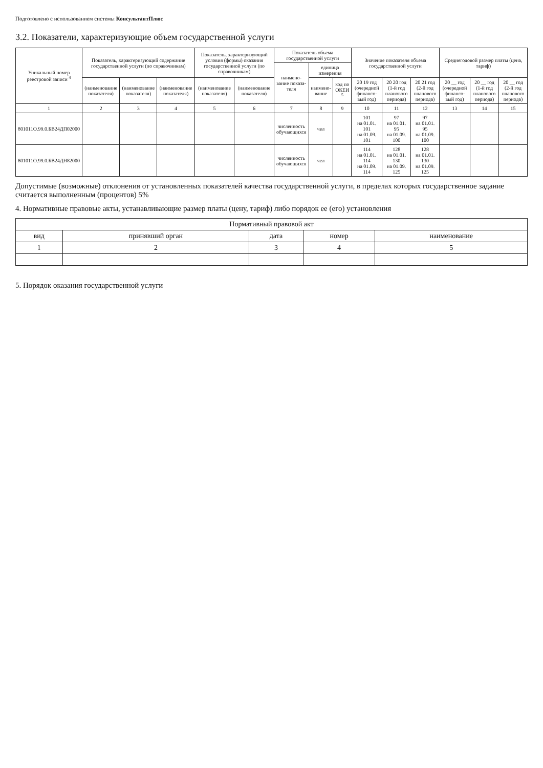Подготовлено с использованием системы КонсультантПлюс
3.2. Показатели, характеризующие объем государственной услуги
| Уникальный номер реестровой записи <sup>4</sup> | Показатель, характеризующий содержание государственной услуги (по справочникам) | | | Показатель, характеризующий условия (формы) оказания государственной услуги (по справочникам) | | Показатель объема государственной услуги | | | Значение показателя объема государственной услуги | | | Среднегодовой размер платы (цена, тариф) | | |
| --- | --- | --- | --- | --- | --- | --- | --- | --- | --- | --- | --- | --- | --- | --- |
| | | | | | | наимено-вание показа-теля | единица измерения | | | | | | | |
| | (наименование показателя) | (наименование показателя) | (наименование показателя) | (наименование показателя) | (наименование показателя) | | наимено-вание | код по ОКЕИ <sup>5</sup> | 20 19 год (очередной финансо-вый год) | 20 20 год (1-й год планового периода) | 20 21 год (2-й год планового периода) | 20 __ год (очередной финансо-вый год) | 20 __ год (1-й год планового периода) | 20 __ год (2-й год планового периода) |
| 1 | 2 | 3 | 4 | 5 | 6 | 7 | 8 | 9 | 10 | 11 | 12 | 13 | 14 | 15 |
| 801011О.99.0.БВ24ДП02000 | | | | | | численность обучающихся | чел | | 101 на 01.01. 101 на 01.09. 101 | 97 на 01.01. 95 на 01.09. 100 | 97 на 01.01. 95 на 01.09. 100 | | | |
| 801011О.99.0.БВ24ДН82000 | | | | | | численность обучающихся | чел | | 114 на 01.01. 114 на 01.09. 114 | 128 на 01.01. 130 на 01.09. 125 | 128 на 01.01. 130 на 01.09. 125 | | | |
Допустимые (возможные) отклонения от установленных показателей качества государственной услуги, в пределах которых государственное задание считается выполненным (процентов) 5%
4. Нормативные правовые акты, устанавливающие размер платы (цену, тариф) либо порядок ее (его) установления
| Нормативный правовой акт | | | | |
| --- | --- | --- | --- | --- |
| вид | принявший орган | дата | номер | наименование |
| 1 | 2 | 3 | 4 | 5 |
5. Порядок оказания государственной услуги